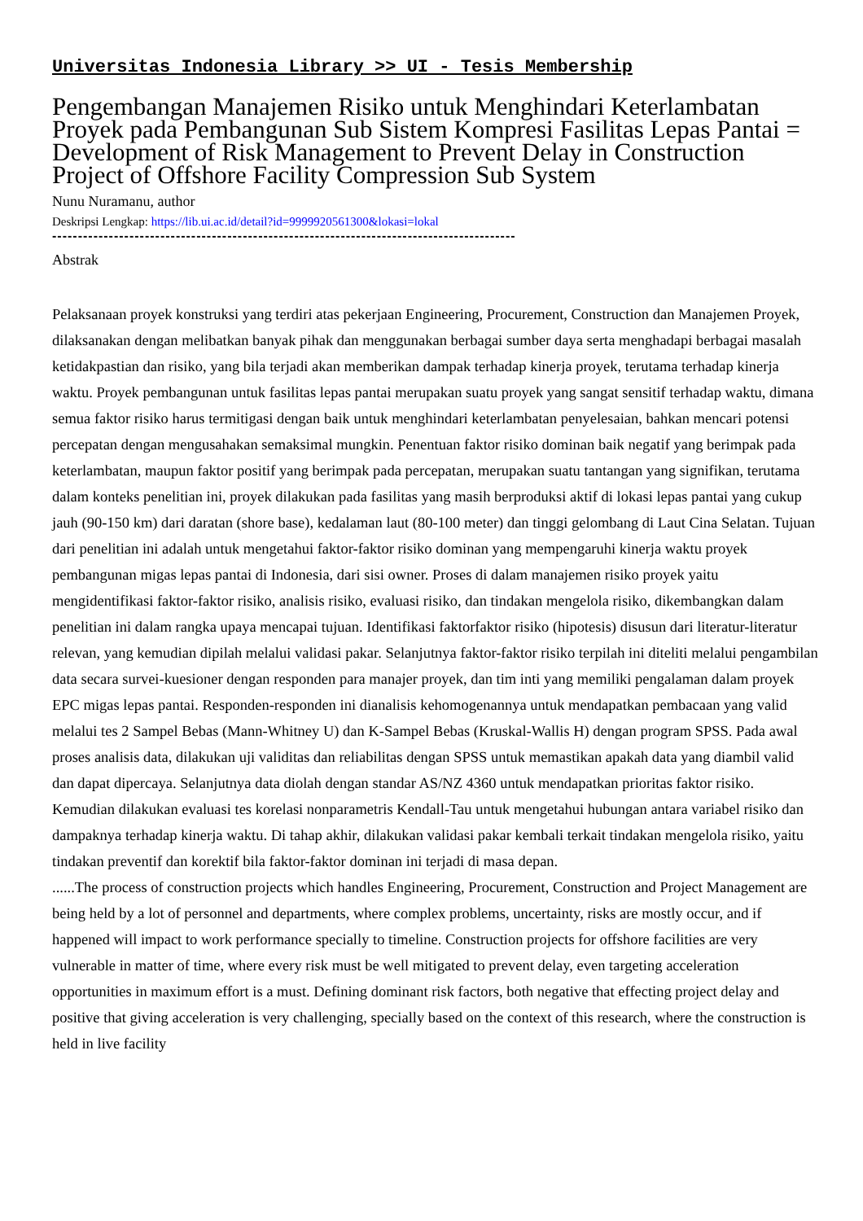Universitas Indonesia Library >> UI - Tesis Membership
Pengembangan Manajemen Risiko untuk Menghindari Keterlambatan Proyek pada Pembangunan Sub Sistem Kompresi Fasilitas Lepas Pantai = Development of Risk Management to Prevent Delay in Construction Project of Offshore Facility Compression Sub System
Nunu Nuramanu, author
Deskripsi Lengkap: https://lib.ui.ac.id/detail?id=9999920561300&lokasi=lokal
------------------------------------------------------------------------------------------
Abstrak
Pelaksanaan proyek konstruksi yang terdiri atas pekerjaan Engineering, Procurement, Construction dan Manajemen Proyek, dilaksanakan dengan melibatkan banyak pihak dan menggunakan berbagai sumber daya serta menghadapi berbagai masalah ketidakpastian dan risiko, yang bila terjadi akan memberikan dampak terhadap kinerja proyek, terutama terhadap kinerja waktu. Proyek pembangunan untuk fasilitas lepas pantai merupakan suatu proyek yang sangat sensitif terhadap waktu, dimana semua faktor risiko harus termitigasi dengan baik untuk menghindari keterlambatan penyelesaian, bahkan mencari potensi percepatan dengan mengusahakan semaksimal mungkin. Penentuan faktor risiko dominan baik negatif yang berimpak pada keterlambatan, maupun faktor positif yang berimpak pada percepatan, merupakan suatu tantangan yang signifikan, terutama dalam konteks penelitian ini, proyek dilakukan pada fasilitas yang masih berproduksi aktif di lokasi lepas pantai yang cukup jauh (90-150 km) dari daratan (shore base), kedalaman laut (80-100 meter) dan tinggi gelombang di Laut Cina Selatan. Tujuan dari penelitian ini adalah untuk mengetahui faktor-faktor risiko dominan yang mempengaruhi kinerja waktu proyek pembangunan migas lepas pantai di Indonesia, dari sisi owner. Proses di dalam manajemen risiko proyek yaitu mengidentifikasi faktor-faktor risiko, analisis risiko, evaluasi risiko, dan tindakan mengelola risiko, dikembangkan dalam penelitian ini dalam rangka upaya mencapai tujuan. Identifikasi faktorfaktor risiko (hipotesis) disusun dari literatur-literatur relevan, yang kemudian dipilah melalui validasi pakar. Selanjutnya faktor-faktor risiko terpilah ini diteliti melalui pengambilan data secara survei-kuesioner dengan responden para manajer proyek, dan tim inti yang memiliki pengalaman dalam proyek EPC migas lepas pantai. Responden-responden ini dianalisis kehomogenannya untuk mendapatkan pembacaan yang valid melalui tes 2 Sampel Bebas (Mann-Whitney U) dan K-Sampel Bebas (Kruskal-Wallis H) dengan program SPSS. Pada awal proses analisis data, dilakukan uji validitas dan reliabilitas dengan SPSS untuk memastikan apakah data yang diambil valid dan dapat dipercaya. Selanjutnya data diolah dengan standar AS/NZ 4360 untuk mendapatkan prioritas faktor risiko. Kemudian dilakukan evaluasi tes korelasi nonparametris Kendall-Tau untuk mengetahui hubungan antara variabel risiko dan dampaknya terhadap kinerja waktu. Di tahap akhir, dilakukan validasi pakar kembali terkait tindakan mengelola risiko, yaitu tindakan preventif dan korektif bila faktor-faktor dominan ini terjadi di masa depan.
......The process of construction projects which handles Engineering, Procurement, Construction and Project Management are being held by a lot of personnel and departments, where complex problems, uncertainty, risks are mostly occur, and if happened will impact to work performance specially to timeline. Construction projects for offshore facilities are very vulnerable in matter of time, where every risk must be well mitigated to prevent delay, even targeting acceleration opportunities in maximum effort is a must. Defining dominant risk factors, both negative that effecting project delay and positive that giving acceleration is very challenging, specially based on the context of this research, where the construction is held in live facility